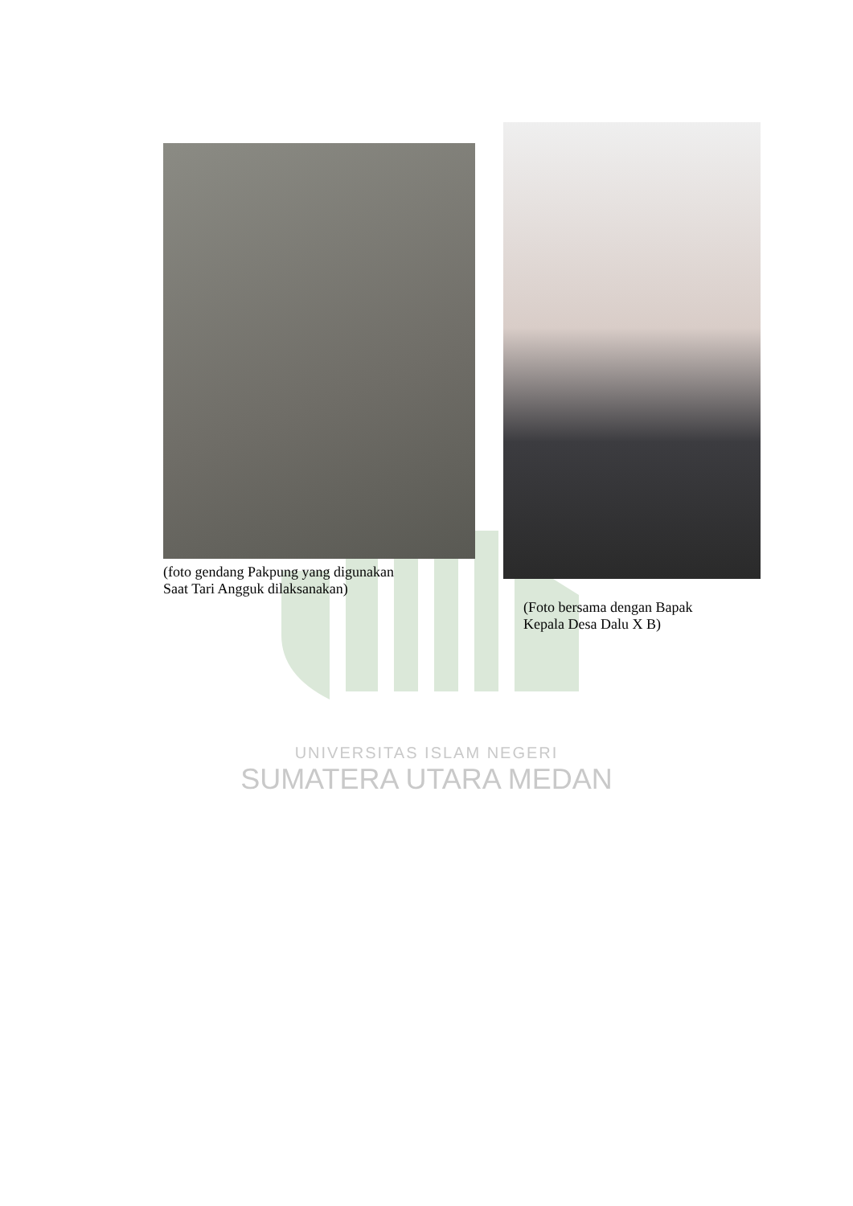UNIVERSITAS ISLAM NEGERI
SUMATERA UTARA MEDAN
(foto gendang Pakpung yang digunakan
Saat Tari Angguk dilaksanakan)
(Foto bersama dengan Bapak
Kepala Desa Dalu X B)